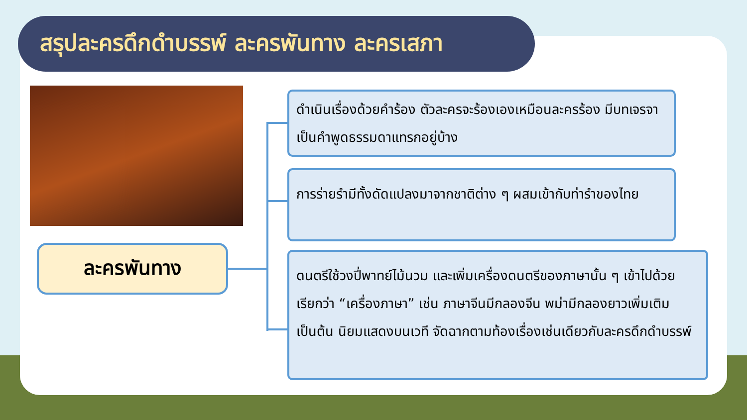สรุปละครดึกดำบรรพ์ ละครพันทาง ละครเสภา
ละครพันทาง
ดำเนินเรื่องด้วยคำร้อง ตัวละครจะร้องเองเหมือนละครร้อง มีบทเจรจาเป็นคำพูดธรรมดาแทรกอยู่บ้าง
การร่ายรำมีทั้งดัดแปลงมาจากชาติต่าง ๆ ผสมเข้ากับท่ารำของไทย
ดนตรีใช้วงปี่พาทย์ไม้นวม และเพิ่มเครื่องดนตรีของภาษานั้น ๆ เข้าไปด้วย เรียกว่า “เครื่องภาษา” เช่น ภาษาจีนมีกลองจีน พม่ามีกลองยาวเพิ่มเติมเป็นต้น นิยมแสดงบนเวที จัดฉากตามท้องเรื่องเช่นเดียวกับละครดึกดำบรรพ์